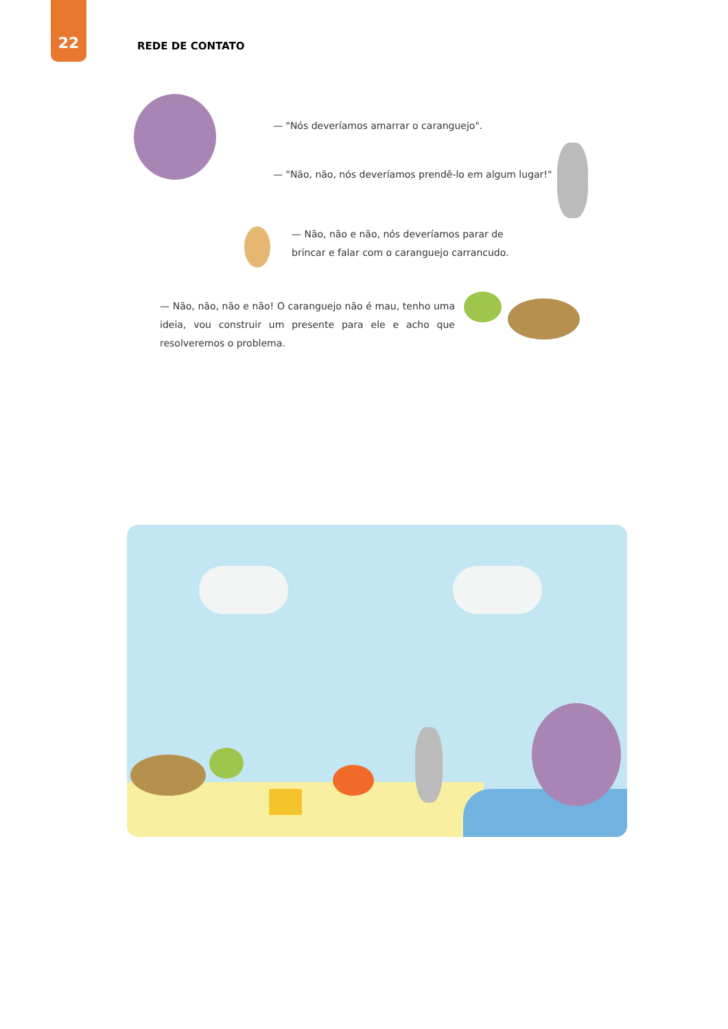22 REDE DE CONTATO
— "Nós deveríamos amarrar o caranguejo".
— "Não, não, nós deveríamos prendê-lo em algum lugar!"
— Não, não e não, nós deveríamos parar de brincar e falar com o caranguejo carrancudo.
— Não, não, não e não! O caranguejo não é mau, tenho uma ideia, vou construir um presente para ele e acho que resolveremos o problema.